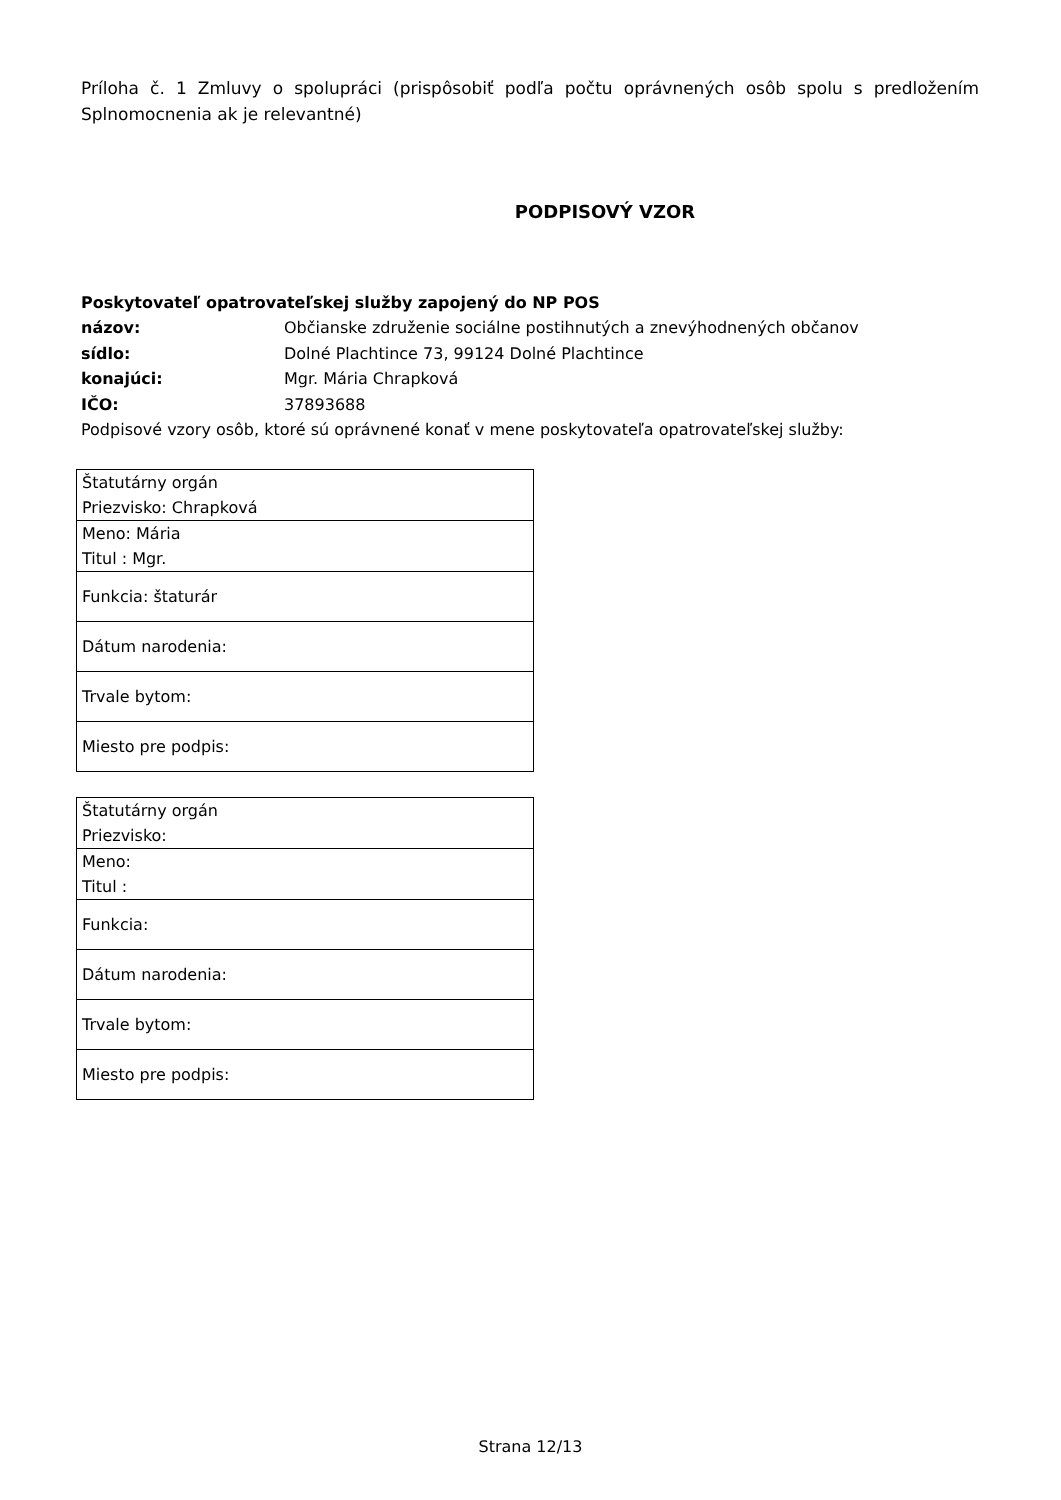Príloha č. 1 Zmluvy o spolupráci (prispôsobiť podľa počtu oprávnených osôb spolu s predložením Splnomocnenia ak je relevantné)
PODPISOVÝ VZOR
Poskytovateľ opatrovateľskej služby zapojený do NP POS
názov: Občianske združenie sociálne postihnutých a znevýhodnených občanov
sídlo: Dolné Plachtince 73, 99124 Dolné Plachtince
konajúci: Mgr. Mária Chrapková
IČO: 37893688
Podpisové vzory osôb, ktoré sú oprávnené konať v mene poskytovateľa opatrovateľskej služby:
| Štatutárny orgán Priezvisko: Chrapková |
| Meno: Mária Titul : Mgr. |
| Funkcia: štaturár |
| Dátum narodenia: |
| Trvale bytom: |
| Miesto pre podpis: |
| Štatutárny orgán Priezvisko: |
| Meno: Titul : |
| Funkcia: |
| Dátum narodenia: |
| Trvale bytom: |
| Miesto pre podpis: |
Strana 12/13